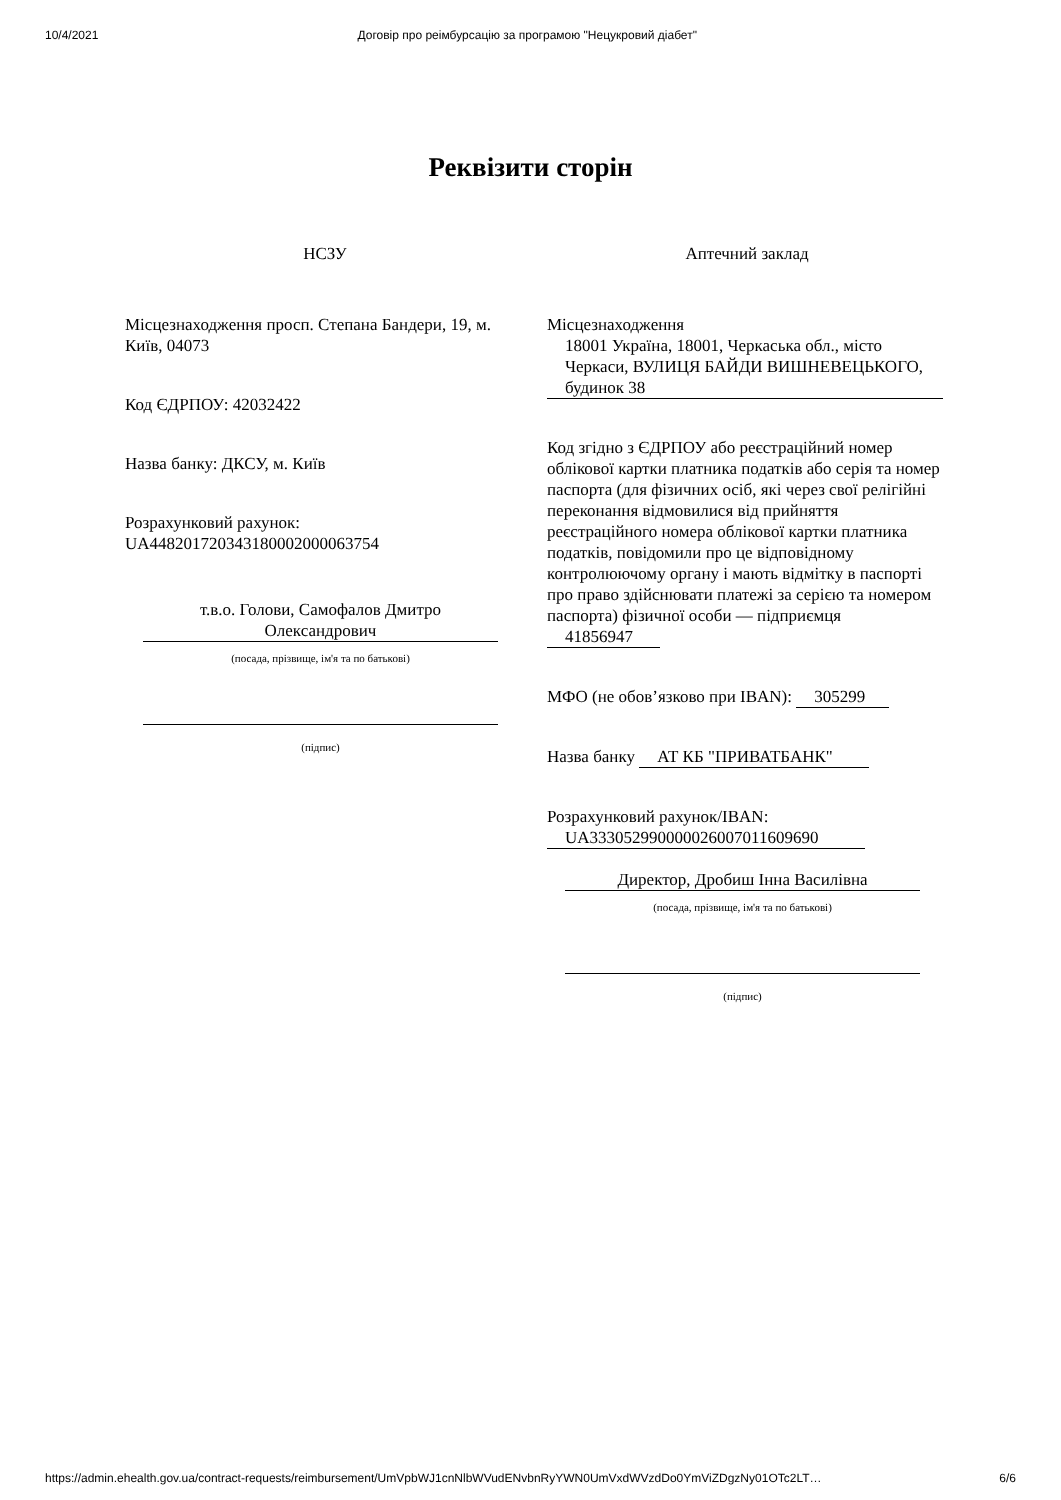10/4/2021 Договір про реімбурсацію за програмою "Нецукровий діабет"
Реквізити сторін
НСЗУ
Місцезнаходження просп. Степана Бандери, 19, м. Київ, 04073
Код ЄДРПОУ: 42032422
Назва банку: ДКСУ, м. Київ
Розрахунковий рахунок: UA448201720343180002000063754
т.в.о. Голови, Самофалов Дмитро Олександрович
(посада, прізвище, ім'я та по батькові)
(підпис)
Аптечний заклад
Місцезнаходження
18001 Україна, 18001, Черкаська обл., місто Черкаси, ВУЛИЦЯ БАЙДИ ВИШНЕВЕЦЬКОГО, будинок 38
Код згідно з ЄДРПОУ або реєстраційний номер облікової картки платника податків або серія та номер паспорта (для фізичних осіб, які через свої релігійні переконання відмовилися від прийняття реєстраційного номера облікової картки платника податків, повідомили про це відповідному контролюючому органу і мають відмітку в паспорті про право здійснювати платежі за серією та номером паспорта) фізичної особи — підприємця
41856947
МФО (не обов’язково при IBAN): 305299
Назва банку АТ КБ "ПРИВАТБАНК"
Розрахунковий рахунок/IBAN:
UA333052990000026007011609690
Директор, Дробиш Інна Василівна
(посада, прізвище, ім'я та по батькові)
(підпис)
https://admin.ehealth.gov.ua/contract-requests/reimbursement/UmVpbWJ1cnNlbWVudENvbnRyYWN0UmVxdWVzdDo0YmViZDgzNy01OTc2LT… 6/6